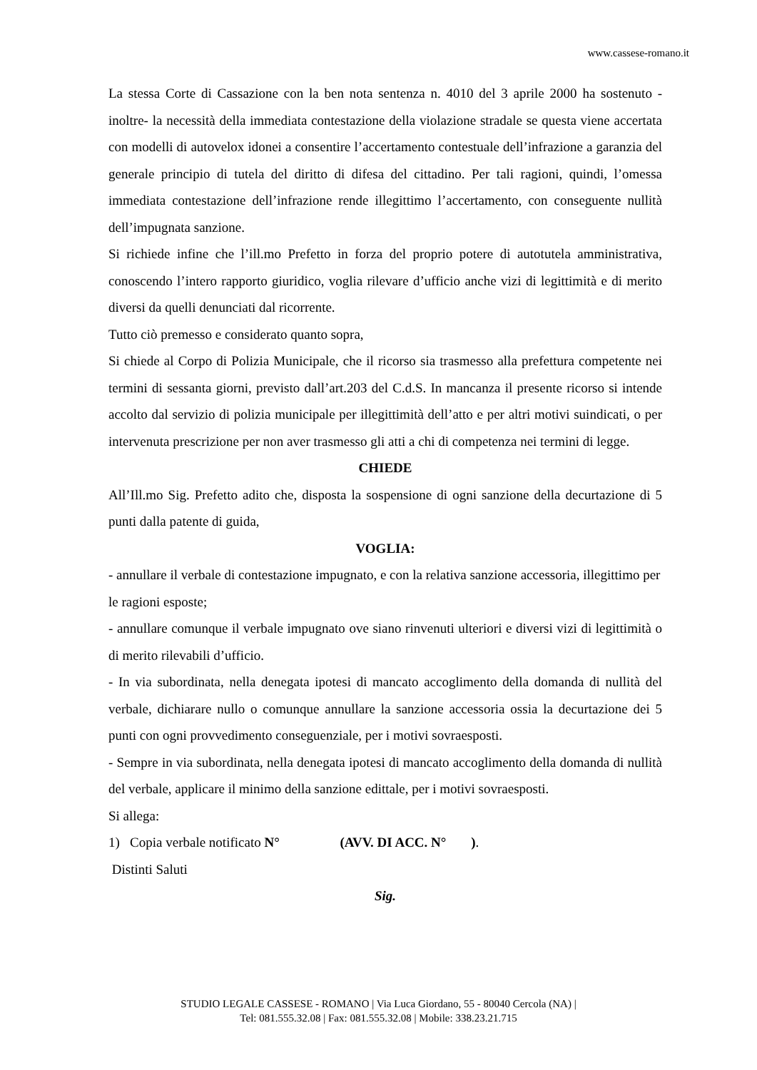www.cassese-romano.it
La stessa Corte di Cassazione con la ben nota sentenza n. 4010 del 3 aprile 2000 ha sostenuto -inoltre- la necessità della immediata contestazione della violazione stradale se questa viene accertata con modelli di autovelox idonei a consentire l’accertamento contestuale dell’infrazione a garanzia del generale principio di tutela del diritto di difesa del cittadino. Per tali ragioni, quindi, l’omessa immediata contestazione dell’infrazione rende illegittimo l’accertamento, con conseguente nullità dell’impugnata sanzione.
Si richiede infine che l’ill.mo Prefetto in forza del proprio potere di autotutela amministrativa, conoscendo l’intero rapporto giuridico, voglia rilevare d’ufficio anche vizi di legittimità e di merito diversi da quelli denunciati dal ricorrente.
Tutto ciò premesso e considerato quanto sopra,
Si chiede al Corpo di Polizia Municipale, che il ricorso sia trasmesso alla prefettura competente nei termini di sessanta giorni, previsto dall’art.203 del C.d.S. In mancanza il presente ricorso si intende accolto dal servizio di polizia municipale per illegittimità dell’atto e per altri motivi suindicati, o per intervenuta prescrizione per non aver trasmesso gli atti a chi di competenza nei termini di legge.
CHIEDE
All’Ill.mo Sig. Prefetto adito che, disposta la sospensione di ogni sanzione della decurtazione di 5 punti dalla patente di guida,
VOGLIA:
- annullare il verbale di contestazione impugnato, e con la relativa sanzione accessoria, illegittimo per le ragioni esposte;
- annullare comunque il verbale impugnato ove siano rinvenuti ulteriori e diversi vizi di legittimità o di merito rilevabili d’ufficio.
- In via subordinata, nella denegata ipotesi di mancato accoglimento della domanda di nullità del verbale, dichiarare nullo o comunque annullare la sanzione accessoria ossia la decurtazione dei 5 punti con ogni provvedimento conseguenziale, per i motivi sovraesposti.
- Sempre in via subordinata, nella denegata ipotesi di mancato accoglimento della domanda di nullità del verbale, applicare il minimo della sanzione edittale, per i motivi sovraesposti.
Si allega:
1) Copia verbale notificato N° (AVV. DI ACC. N° ).
Distinti Saluti
Sig.
STUDIO LEGALE CASSESE - ROMANO | Via Luca Giordano, 55 - 80040 Cercola (NA) |
Tel: 081.555.32.08 | Fax: 081.555.32.08 | Mobile: 338.23.21.715